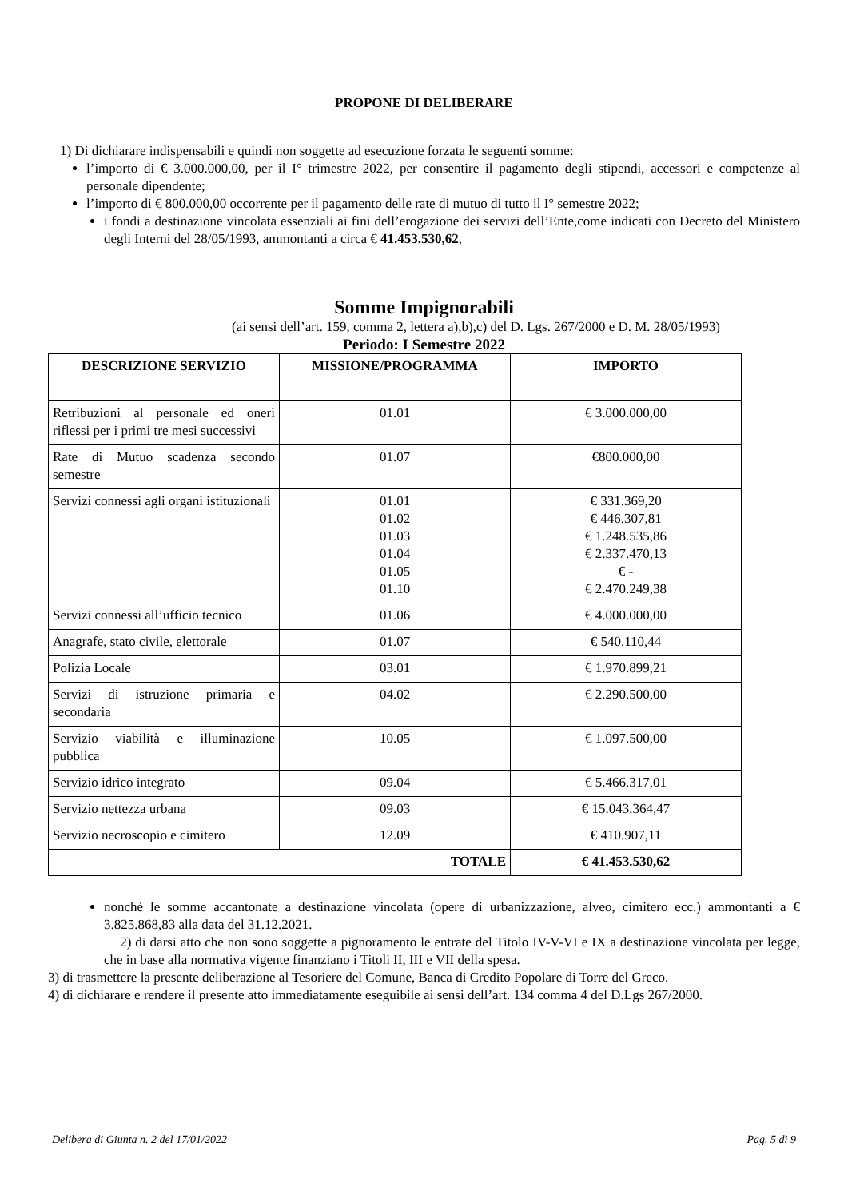PROPONE DI DELIBERARE
1) Di dichiarare indispensabili e quindi non soggette ad esecuzione forzata le seguenti somme:
l’importo di € 3.000.000,00, per il I° trimestre 2022, per consentire il pagamento degli stipendi, accessori e competenze al personale dipendente;
l’importo di € 800.000,00 occorrente per il pagamento delle rate di mutuo di tutto il I° semestre 2022;
i fondi a destinazione vincolata essenziali ai fini dell’erogazione dei servizi dell’Ente,come indicati con Decreto del Ministero degli Interni del 28/05/1993, ammontanti a circa € 41.453.530,62,
Somme Impignorabili
(ai sensi dell’art. 159, comma 2, lettera a),b),c) del D. Lgs. 267/2000 e D. M. 28/05/1993)
Periodo: I Semestre 2022
| DESCRIZIONE SERVIZIO | MISSIONE/PROGRAMMA | IMPORTO |
| --- | --- | --- |
| Retribuzioni al personale ed oneri riflessi per i primi tre mesi successivi | 01.01 | € 3.000.000,00 |
| Rate di Mutuo scadenza secondo semestre | 01.07 | €800.000,00 |
| Servizi connessi agli organi istituzionali | 01.01 01.02 01.03 01.04 01.05 01.10 | € 331.369,20 € 446.307,81 € 1.248.535,86 € 2.337.470,13 € - € 2.470.249,38 |
| Servizi connessi all’ufficio tecnico | 01.06 | € 4.000.000,00 |
| Anagrafe, stato civile, elettorale | 01.07 | € 540.110,44 |
| Polizia Locale | 03.01 | € 1.970.899,21 |
| Servizi di istruzione primaria e secondaria | 04.02 | € 2.290.500,00 |
| Servizio viabilità e illuminazione pubblica | 10.05 | € 1.097.500,00 |
| Servizio idrico integrato | 09.04 | € 5.466.317,01 |
| Servizio nettezza urbana | 09.03 | € 15.043.364,47 |
| Servizio necroscopio e cimitero | 12.09 | € 410.907,11 |
| TOTALE | | € 41.453.530,62 |
nonché le somme accantonate a destinazione vincolata (opere di urbanizzazione, alveo, cimitero ecc.) ammontanti a € 3.825.868,83 alla data del 31.12.2021.
2) di darsi atto che non sono soggette a pignoramento le entrate del Titolo IV-V-VI e IX a destinazione vincolata per legge, che in base alla normativa vigente finanziano i Titoli II, III e VII della spesa.
3) di trasmettere la presente deliberazione al Tesoriere del Comune, Banca di Credito Popolare di Torre del Greco.
4) di dichiarare e rendere il presente atto immediatamente eseguibile ai sensi dell’art. 134 comma 4 del D.Lgs 267/2000.
Delibera di Giunta n. 2 del 17/01/2022 Pag. 5 di 9